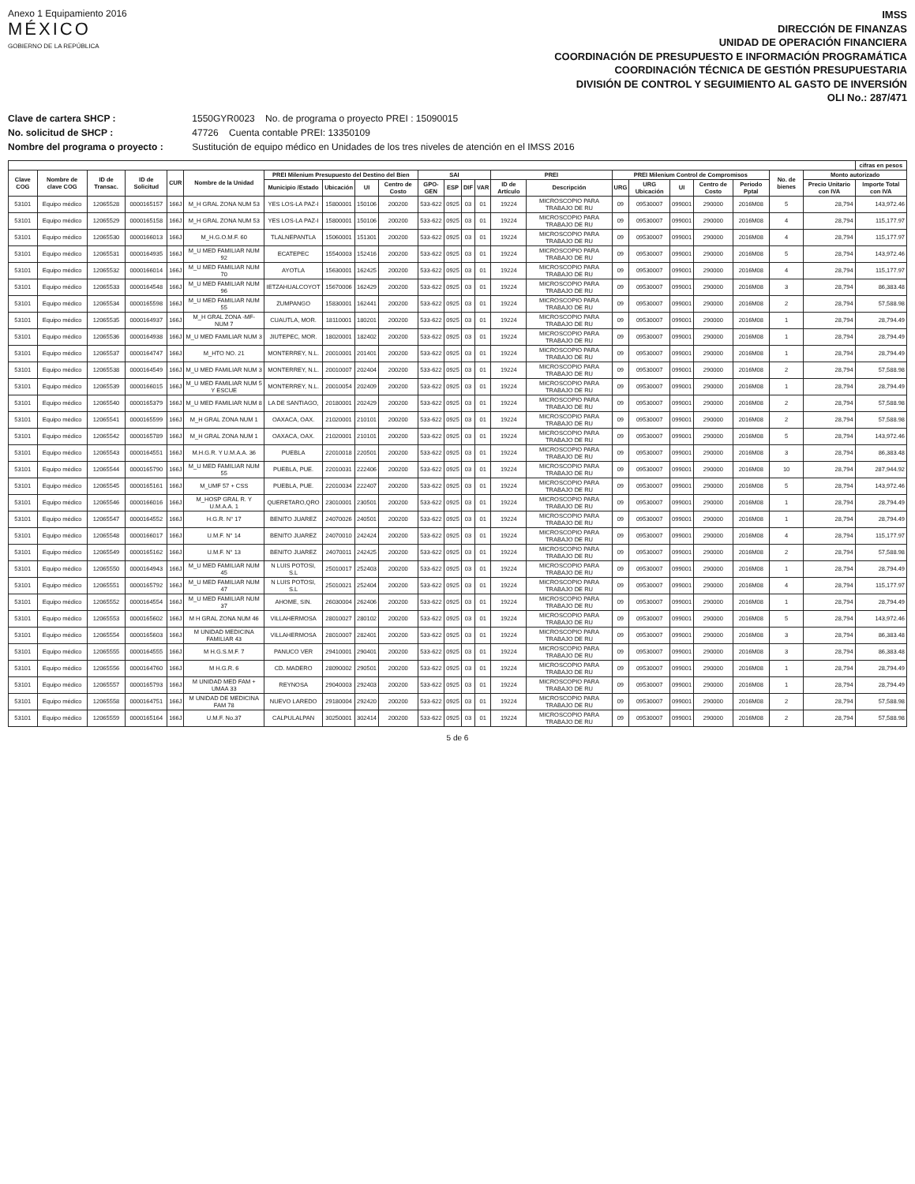Anexo 1 Equipamiento 2016
MÉXICO
GOBIERNO DE LA REPÚBLICA
IMSS
DIRECCIÓN DE FINANZAS
UNIDAD DE OPERACIÓN FINANCIERA
COORDINACIÓN DE PRESUPUESTO E INFORMACIÓN PROGRAMÁTICA
COORDINACIÓN TÉCNICA DE GESTIÓN PRESUPUESTARIA
DIVISIÓN DE CONTROL Y SEGUIMIENTO AL GASTO DE INVERSIÓN
OLI No.: 287/471
Clave de cartera SHCP : 1550GYR0023 No. de programa o proyecto PREI : 15090015
No. solicitud de SHCP : 47726 Cuenta contable PREI: 13350109
Nombre del programa o proyecto : Sustitución de equipo médico en Unidades de los tres niveles de atención en el IMSS 2016
| | | | | | | | | | | | | | | | | | | | | | | | cifras en pesos |
| --- | --- | --- | --- | --- | --- | --- | --- | --- | --- | --- | --- | --- | --- | --- | --- | --- | --- | --- | --- | --- | --- | --- | --- |
| Clave COG | Nombre de clave COG | ID de Transac. | ID de Solicitud | CUR | Nombre de la Unidad | PREI Milenium Presupuesto del Destino del Bien | | | | SAI | | | | PREI | | PREI Milenium Control de Compromisos | | | | | No. de bienes | Monto autorizado | |
| | | | | | | Municipio /Estado | Ubicación | UI | Centro de Costo | GPO-GEN | ESP | DIF | VAR | ID de Artículo | Descripción | URG | URG Ubicación | UI | Centro de Costo | Periodo Pptal | | Precio Unitario con IVA | Importe Total con IVA |
| 53101 | Equipo médico | 12065528 | 0000165157 | 166J | M_H GRAL ZONA NUM 53 | YES LOS-LA PAZ-I | 15800001 | 150106 | 200200 | 533-622 | 0925 | 03 | 01 | 19224 | MICROSCOPIO PARA TRABAJO DE RU | 09 | 09530007 | 099001 | 290000 | 2016M08 | 5 | 28,794 | 143,972.46 |
| 53101 | Equipo médico | 12065529 | 0000165158 | 166J | M_H GRAL ZONA NUM 53 | YES LOS-LA PAZ-I | 15800001 | 150106 | 200200 | 533-622 | 0925 | 03 | 01 | 19224 | MICROSCOPIO PARA TRABAJO DE RU | 09 | 09530007 | 099001 | 290000 | 2016M08 | 4 | 28,794 | 115,177.97 |
| 53101 | Equipo médico | 12065530 | 0000166013 | 166J | M_H.G.O.M.F. 60 | TLALNEPANTLA | 15060001 | 151301 | 200200 | 533-622 | 0925 | 03 | 01 | 19224 | MICROSCOPIO PARA TRABAJO DE RU | 09 | 09530007 | 099001 | 290000 | 2016M08 | 4 | 28,794 | 115,177.97 |
| 53101 | Equipo médico | 12065531 | 0000164935 | 166J | M_U MED FAMILIAR NUM 92 | ECATEPEC | 15540003 | 152416 | 200200 | 533-622 | 0925 | 03 | 01 | 19224 | MICROSCOPIO PARA TRABAJO DE RU | 09 | 09530007 | 099001 | 290000 | 2016M08 | 5 | 28,794 | 143,972.46 |
| 53101 | Equipo médico | 12065532 | 0000166014 | 166J | M_U MED FAMILIAR NUM 70 | AYOTLA | 15630001 | 162425 | 200200 | 533-622 | 0925 | 03 | 01 | 19224 | MICROSCOPIO PARA TRABAJO DE RU | 09 | 09530007 | 099001 | 290000 | 2016M08 | 4 | 28,794 | 115,177.97 |
| 53101 | Equipo médico | 12065533 | 0000164548 | 166J | M_U MED FAMILIAR NUM 96 | IETZAHUALCOYOT | 15670006 | 162429 | 200200 | 533-622 | 0925 | 03 | 01 | 19224 | MICROSCOPIO PARA TRABAJO DE RU | 09 | 09530007 | 099001 | 290000 | 2016M08 | 3 | 28,794 | 86,383.48 |
| 53101 | Equipo médico | 12065534 | 0000165598 | 166J | M_U MED FAMILIAR NUM 55 | ZUMPANGO | 15830001 | 162441 | 200200 | 533-622 | 0925 | 03 | 01 | 19224 | MICROSCOPIO PARA TRABAJO DE RU | 09 | 09530007 | 099001 | 290000 | 2016M08 | 2 | 28,794 | 57,588.98 |
| 53101 | Equipo médico | 12065535 | 0000164937 | 166J | M_H GRAL ZONA -MF- NUM 7 | CUAUTLA, MOR. | 18110001 | 180201 | 200200 | 533-622 | 0925 | 03 | 01 | 19224 | MICROSCOPIO PARA TRABAJO DE RU | 09 | 09530007 | 099001 | 290000 | 2016M08 | 1 | 28,794 | 28,794.49 |
| 53101 | Equipo médico | 12065536 | 0000164938 | 166J | M_U MED FAMILIAR NUM 3 | JIUTEPEC, MOR. | 18020001 | 182402 | 200200 | 533-622 | 0925 | 03 | 01 | 19224 | MICROSCOPIO PARA TRABAJO DE RU | 09 | 09530007 | 099001 | 290000 | 2016M08 | 1 | 28,794 | 28,794.49 |
| 53101 | Equipo médico | 12065537 | 0000164747 | 166J | M_HTO NO. 21 | MONTERREY, N.L. | 20010001 | 201401 | 200200 | 533-622 | 0925 | 03 | 01 | 19224 | MICROSCOPIO PARA TRABAJO DE RU | 09 | 09530007 | 099001 | 290000 | 2016M08 | 1 | 28,794 | 28,794.49 |
| 53101 | Equipo médico | 12065538 | 0000164549 | 166J | M_U MED FAMILIAR NUM 3 | MONTERREY, N.L. | 20010007 | 202404 | 200200 | 533-622 | 0925 | 03 | 01 | 19224 | MICROSCOPIO PARA TRABAJO DE RU | 09 | 09530007 | 099001 | 290000 | 2016M08 | 2 | 28,794 | 57,588.98 |
| 53101 | Equipo médico | 12065539 | 0000166015 | 166J | M_U MED FAMILIAR NUM 5 Y ESCUE | MONTERREY, N.L. | 20010054 | 202409 | 200200 | 533-622 | 0925 | 03 | 01 | 19224 | MICROSCOPIO PARA TRABAJO DE RU | 09 | 09530007 | 099001 | 290000 | 2016M08 | 1 | 28,794 | 28,794.49 |
| 53101 | Equipo médico | 12065540 | 0000165379 | 166J | M_U MED FAMILIAR NUM 8 | LA DE SANTIAGO, | 20180001 | 202429 | 200200 | 533-622 | 0925 | 03 | 01 | 19224 | MICROSCOPIO PARA TRABAJO DE RU | 09 | 09530007 | 099001 | 290000 | 2016M08 | 2 | 28,794 | 57,588.98 |
| 53101 | Equipo médico | 12065541 | 0000165599 | 166J | M_H GRAL ZONA NUM 1 | OAXACA, OAX. | 21020001 | 210101 | 200200 | 533-622 | 0925 | 03 | 01 | 19224 | MICROSCOPIO PARA TRABAJO DE RU | 09 | 09530007 | 099001 | 290000 | 2016M08 | 2 | 28,794 | 57,588.98 |
| 53101 | Equipo médico | 12065542 | 0000165789 | 166J | M_H GRAL ZONA NUM 1 | OAXACA, OAX. | 21020001 | 210101 | 200200 | 533-622 | 0925 | 03 | 01 | 19224 | MICROSCOPIO PARA TRABAJO DE RU | 09 | 09530007 | 099001 | 290000 | 2016M08 | 5 | 28,794 | 143,972.46 |
| 53101 | Equipo médico | 12065543 | 0000164551 | 166J | M.H.G.R. Y U.M.A.A. 36 | PUEBLA | 22010018 | 220501 | 200200 | 533-622 | 0925 | 03 | 01 | 19224 | MICROSCOPIO PARA TRABAJO DE RU | 09 | 09530007 | 099001 | 290000 | 2016M08 | 3 | 28,794 | 86,383.48 |
| 53101 | Equipo médico | 12065544 | 0000165790 | 166J | M_U MED FAMILIAR NUM 55 | PUEBLA, PUE. | 22010031 | 222406 | 200200 | 533-622 | 0925 | 03 | 01 | 19224 | MICROSCOPIO PARA TRABAJO DE RU | 09 | 09530007 | 099001 | 290000 | 2016M08 | 10 | 28,794 | 287,944.92 |
| 53101 | Equipo médico | 12065545 | 0000165161 | 166J | M_UMF 57 + CSS | PUEBLA, PUE. | 22010034 | 222407 | 200200 | 533-622 | 0925 | 03 | 01 | 19224 | MICROSCOPIO PARA TRABAJO DE RU | 09 | 09530007 | 099001 | 290000 | 2016M08 | 5 | 28,794 | 143,972.46 |
| 53101 | Equipo médico | 12065546 | 0000166016 | 166J | M_HOSP GRAL R. Y U.M.A.A. 1 | QUERETARO,QRO | 23010001 | 230501 | 200200 | 533-622 | 0925 | 03 | 01 | 19224 | MICROSCOPIO PARA TRABAJO DE RU | 09 | 09530007 | 099001 | 290000 | 2016M08 | 1 | 28,794 | 28,794.49 |
| 53101 | Equipo médico | 12065547 | 0000164552 | 166J | H.G.R. N° 17 | BENITO JUAREZ | 24070026 | 240501 | 200200 | 533-622 | 0925 | 03 | 01 | 19224 | MICROSCOPIO PARA TRABAJO DE RU | 09 | 09530007 | 099001 | 290000 | 2016M08 | 1 | 28,794 | 28,794.49 |
| 53101 | Equipo médico | 12065548 | 0000166017 | 166J | U.M.F. N° 14 | BENITO JUAREZ | 24070010 | 242424 | 200200 | 533-622 | 0925 | 03 | 01 | 19224 | MICROSCOPIO PARA TRABAJO DE RU | 09 | 09530007 | 099001 | 290000 | 2016M08 | 4 | 28,794 | 115,177.97 |
| 53101 | Equipo médico | 12065549 | 0000165162 | 166J | U.M.F. N° 13 | BENITO JUAREZ | 24070011 | 242425 | 200200 | 533-622 | 0925 | 03 | 01 | 19224 | MICROSCOPIO PARA TRABAJO DE RU | 09 | 09530007 | 099001 | 290000 | 2016M08 | 2 | 28,794 | 57,588.98 |
| 53101 | Equipo médico | 12065550 | 0000164943 | 166J | M_U MED FAMILIAR NUM 45 | N LUIS POTOSI, S.L | 25010017 | 252403 | 200200 | 533-622 | 0925 | 03 | 01 | 19224 | MICROSCOPIO PARA TRABAJO DE RU | 09 | 09530007 | 099001 | 290000 | 2016M08 | 1 | 28,794 | 28,794.49 |
| 53101 | Equipo médico | 12065551 | 0000165792 | 166J | M_U MED FAMILIAR NUM 47 | N LUIS POTOSI, S.L | 25010021 | 252404 | 200200 | 533-622 | 0925 | 03 | 01 | 19224 | MICROSCOPIO PARA TRABAJO DE RU | 09 | 09530007 | 099001 | 290000 | 2016M08 | 4 | 28,794 | 115,177.97 |
| 53101 | Equipo médico | 12065552 | 0000164554 | 166J | M_U MED FAMILIAR NUM 37 | AHOME, SIN. | 26030004 | 262406 | 200200 | 533-622 | 0925 | 03 | 01 | 19224 | MICROSCOPIO PARA TRABAJO DE RU | 09 | 09530007 | 099001 | 290000 | 2016M08 | 1 | 28,794 | 28,794.49 |
| 53101 | Equipo médico | 12065553 | 0000165602 | 166J | M H GRAL ZONA NUM 46 | VILLAHERMOSA | 28010027 | 280102 | 200200 | 533-622 | 0925 | 03 | 01 | 19224 | MICROSCOPIO PARA TRABAJO DE RU | 09 | 09530007 | 099001 | 290000 | 2016M08 | 5 | 28,794 | 143,972.46 |
| 53101 | Equipo médico | 12065554 | 0000165603 | 166J | M UNIDAD MEDICINA FAMILIAR 43 | VILLAHERMOSA | 28010007 | 282401 | 200200 | 533-622 | 0925 | 03 | 01 | 19224 | MICROSCOPIO PARA TRABAJO DE RU | 09 | 09530007 | 099001 | 290000 | 2016M08 | 3 | 28,794 | 86,383.48 |
| 53101 | Equipo médico | 12065555 | 0000164555 | 166J | M H.G.S.M.F. 7 | PANUCO VER | 29410001 | 290401 | 200200 | 533-622 | 0925 | 03 | 01 | 19224 | MICROSCOPIO PARA TRABAJO DE RU | 09 | 09530007 | 099001 | 290000 | 2016M08 | 3 | 28,794 | 86,383.48 |
| 53101 | Equipo médico | 12065556 | 0000164760 | 166J | M H.G.R. 6 | CD. MADERO | 28090002 | 290501 | 200200 | 533-622 | 0925 | 03 | 01 | 19224 | MICROSCOPIO PARA TRABAJO DE RU | 09 | 09530007 | 099001 | 290000 | 2016M08 | 1 | 28,794 | 28,794.49 |
| 53101 | Equipo médico | 12065557 | 0000165793 | 166J | M UNIDAD MED FAM + UMAA 33 | REYNOSA | 29040003 | 292403 | 200200 | 533-622 | 0925 | 03 | 01 | 19224 | MICROSCOPIO PARA TRABAJO DE RU | 09 | 09530007 | 099001 | 290000 | 2016M08 | 1 | 28,794 | 28,794.49 |
| 53101 | Equipo médico | 12065558 | 0000164751 | 166J | M UNIDAD DE MEDICINA FAM 78 | NUEVO LAREDO | 29180004 | 292420 | 200200 | 533-622 | 0925 | 03 | 01 | 19224 | MICROSCOPIO PARA TRABAJO DE RU | 09 | 09530007 | 099001 | 290000 | 2016M08 | 2 | 28,794 | 57,588.98 |
| 53101 | Equipo médico | 12065559 | 0000165164 | 166J | U.M.F. No.37 | CALPULALPAN | 30250001 | 302414 | 200200 | 533-622 | 0925 | 03 | 01 | 19224 | MICROSCOPIO PARA TRABAJO DE RU | 09 | 09530007 | 099001 | 290000 | 2016M08 | 2 | 28,794 | 57,588.98 |
5 de 6